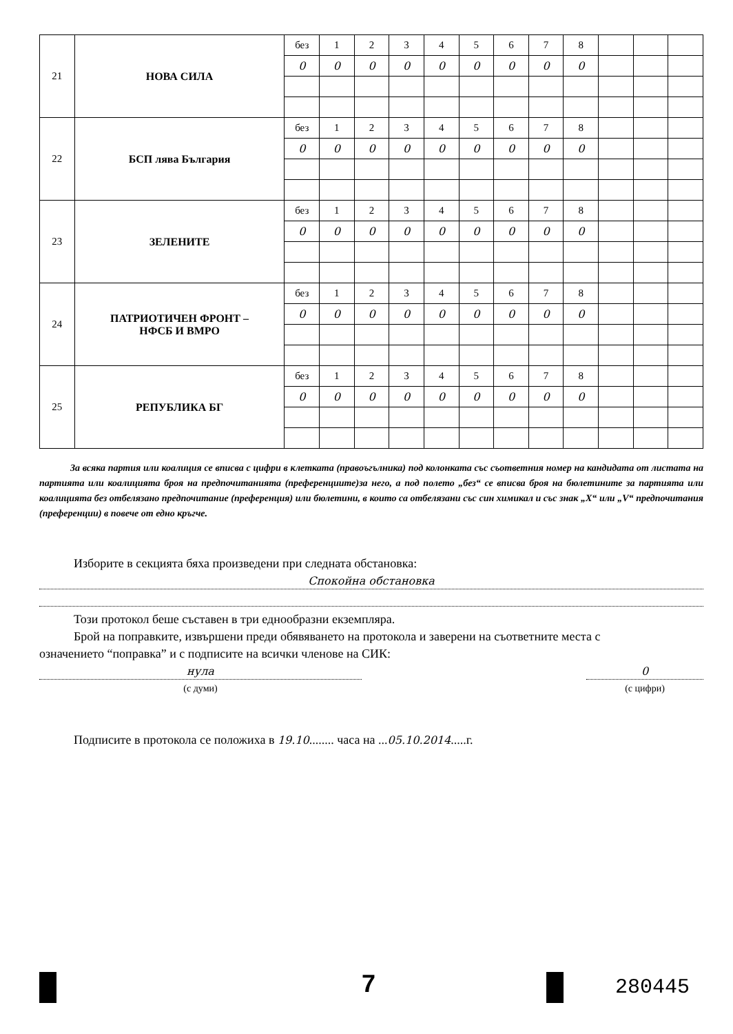| 21 | НОВА СИЛА | без | 1 | 2 | 3 | 4 | 5 | 6 | 7 | 8 | | | |
| | | 0 | 0 | 0 | 0 | 0 | 0 | 0 | 0 | 0 | | | |
| 22 | БСП лява България | без | 1 | 2 | 3 | 4 | 5 | 6 | 7 | 8 | | | |
| | | 0 | 0 | 0 | 0 | 0 | 0 | 0 | 0 | 0 | | | |
| 23 | ЗЕЛЕНИТЕ | без | 1 | 2 | 3 | 4 | 5 | 6 | 7 | 8 | | | |
| | | 0 | 0 | 0 | 0 | 0 | 0 | 0 | 0 | 0 | | | |
| 24 | ПАТРИОТИЧЕН ФРОНТ – НФСБ И ВМРО | без | 1 | 2 | 3 | 4 | 5 | 6 | 7 | 8 | | | |
| | | 0 | 0 | 0 | 0 | 0 | 0 | 0 | 0 | 0 | | | |
| 25 | РЕПУБЛИКА БГ | без | 1 | 2 | 3 | 4 | 5 | 6 | 7 | 8 | | | |
| | | 0 | 0 | 0 | 0 | 0 | 0 | 0 | 0 | 0 | | | |
За всяка партия или коалиция се вписва с цифри в клетката (правоъгълника) под колонката със съответния номер на кандидата от листата на партията или коалицията броя на предпочитанията (преференциите)за него, а под полето „без“ се вписва броя на бюлетините за партията или коалицията без отбелязано предпочитание (преференция) или бюлетини, в които са отбелязани със син химикал и със знак „X“ или „V“ предпочитания (преференции) в повече от едно кръгче.
Изборите в секцията бяха произведени при следната обстановка:
Спокойна обстановка
Този протокол беше съставен в три еднообразни екземпляра.
Брой на поправките, извършени преди обявяването на протокола и заверени на съответните места с
означението “поправка” и с подписите на всички членове на СИК:
нула
(с думи)
0
(с цифри)
Подписите в протокола се положиха в 19.10........ часа на ...05.10.2014.....г.
7 280445